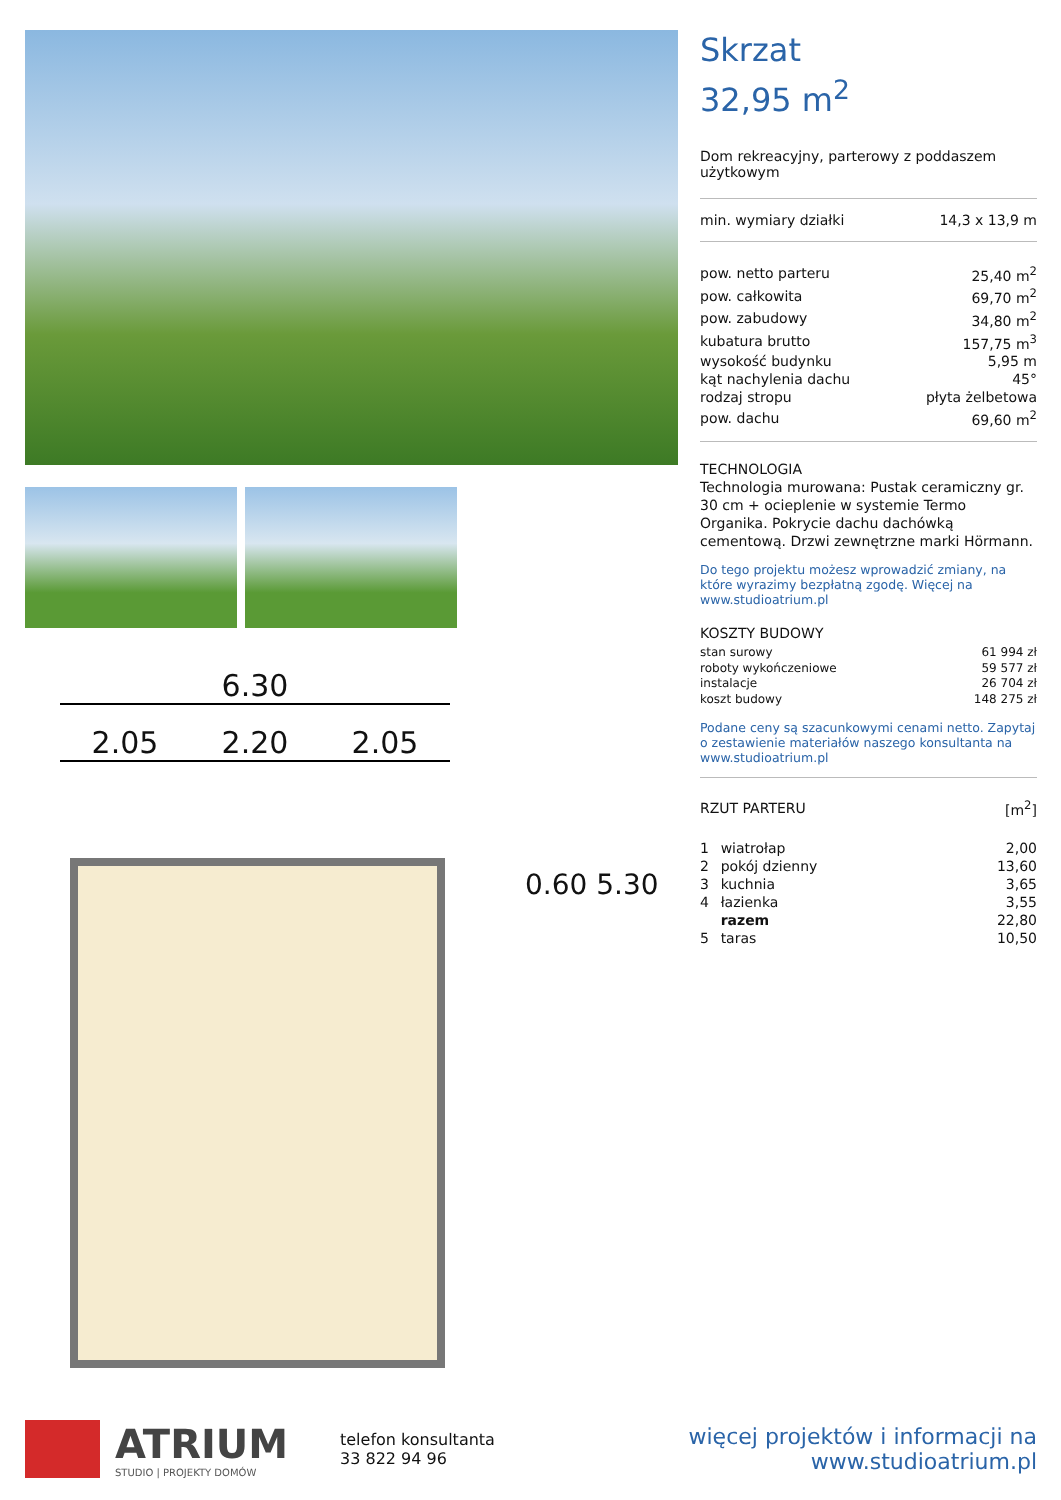6.30
2.05 2.20 2.05
0.60 5.30
Skrzat
32,95 m<sup>2</sup>
Dom rekreacyjny, parterowy z poddaszem użytkowym
| min. wymiary działki | 14,3 x 13,9 m |
| pow. netto parteru | 25,40 m<sup>2</sup> |
| pow. całkowita | 69,70 m<sup>2</sup> |
| pow. zabudowy | 34,80 m<sup>2</sup> |
| kubatura brutto | 157,75 m<sup>3</sup> |
| wysokość budynku | 5,95 m |
| kąt nachylenia dachu | 45° |
| rodzaj stropu | płyta żelbetowa |
| pow. dachu | 69,60 m<sup>2</sup> |
TECHNOLOGIA
Technologia murowana: Pustak ceramiczny gr. 30 cm + ocieplenie w systemie Termo Organika. Pokrycie dachu dachówką cementową. Drzwi zewnętrzne marki Hörmann.
Do tego projektu możesz wprowadzić zmiany, na które wyrazimy bezpłatną zgodę. Więcej na www.studioatrium.pl
KOSZTY BUDOWY
| stan surowy | 61 994 zł |
| roboty wykończeniowe | 59 577 zł |
| instalacje | 26 704 zł |
| koszt budowy | 148 275 zł |
Podane ceny są szacunkowymi cenami netto. Zapytaj o zestawienie materiałów naszego konsultanta na www.studioatrium.pl
| RZUT PARTERU | [m<sup>2</sup>] |
| 1 | wiatrołap | 2,00 |
| 2 | pokój dzienny | 13,60 |
| 3 | kuchnia | 3,65 |
| 4 | łazienka | 3,55 |
| | razem | 22,80 |
| 5 | taras | 10,50 |
ATRIUM
STUDIO | PROJEKTY DOMÓW
telefon konsultanta
33 822 94 96
więcej projektów i informacji na
www.studioatrium.pl